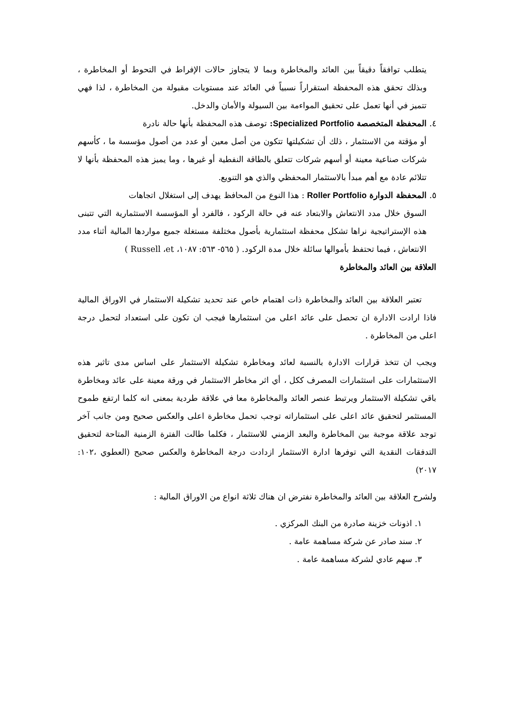يتطلب توافقاً دقيقاً بين العائد والمخاطرة وبما لا يتجاوز حالات الإفراط في التحوط أو المخاطرة ، وبذلك تحقق هذه المحفظة استقراراً نسبياً في العائد عند مستويات مقبولة من المخاطرة ، لذا فهي تتميز في أنها تعمل على تحقيق المواءمة بين السيولة والأمان والدخل.
٤. المحفظة المتخصصة Specialized Portfolio: توصف هذه المحفظة بأنها حالة نادرة
أو مؤقتة من الاستثمار ، ذلك أن تشكيلتها تتكون من أصل معين أو عدد من أصول مؤسسة ما ، كأسهم شركات صناعية معينة أو أسهم شركات تتعلق بالطاقة النفطية أو غيرها ، وما يميز هذه المحفظة بأنها لا تتلائم عادة مع أهم مبدأ بالاستثمار المحفظي والذي هو التنويع.
٥. المحفظة الدوارة Roller Portfolio : هذا النوع من المحافظ يهدف إلى استغلال اتجاهات
السوق خلال مدد الانتعاش والابتعاد عنه في حالة الركود ، فالفرد أو المؤسسة الاستثمارية التي تتبنى هذه الإستراتيجية نراها تشكل محفظة استثمارية بأصول مختلفة مستغلة جميع مواردها المالية أثناء مدد الانتعاش ، فيما تحتفظ بأموالها سائلة خلال مدة الركود. ( ٥٦٥- ٥٦٣: ١٠٨٧، Russell ،et )
العلاقة بين العائد والمخاطرة
تعتبر العلاقة بين العائد والمخاطرة ذات اهتمام خاص عند تحديد تشكيلة الاستثمار في الاوراق المالية فاذا ارادت الادارة ان تحصل على عائد اعلى من استثمارها فيجب ان تكون على استعداد لتحمل درجة اعلى من المخاطرة .
ويجب ان تتخذ قرارات الادارة بالنسبة لعائد ومخاطرة تشكيلة الاستثمار على اساس مدى تاثير هذه الاستثمارات على استثمارات المصرف ككل ، أي اثر مخاطر الاستثمار في ورقة معينة على عائد ومخاطرة باقي تشكيلة الاستثمار ويرتبط عنصر العائد والمخاطرة معا في علاقة طردية بمعنى انه كلما ارتفع طموح المستثمر لتحقيق عائد اعلى على استثماراته توجب تحمل مخاطرة اعلى والعكس صحيح ومن جانب آخر توجد علاقة موجبة بين المخاطرة والبعد الزمني للاستثمار ، فكلما طالت الفترة الزمنية المتاحة لتحقيق التدفقات النقدية التي توفرها ادارة الاستثمار ازدادت درجة المخاطرة والعكس صحيح (العطوي ،١٠٢: ٢٠١٧)
ولشرح العلاقة بين العائد والمخاطرة نفترض ان هناك ثلاثة انواع من الاوراق المالية :
١. اذونات خزينة صادرة من البنك المركزي .
٢. سند صادر عن شركة مساهمة عامة .
٣. سهم عادي لشركة مساهمة عامة .